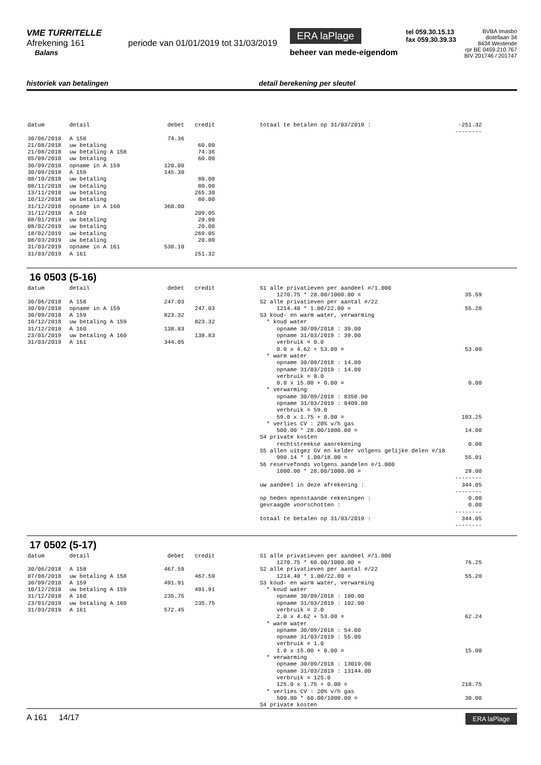VME TURRITELLE
Afrekening 161 periode van 01/01/2019 tot 31/03/2019
Balans
ERA laPlage
beheer van mede-eigendom
tel 059.30.15.13
fax 059.30.39.33
BVBA Imasbo
distellaan 34
8434 Westende
rpr BE 0459.210.767
BIV 201746 / 201747
historiek van betalingen detail berekening per sleutel
| datum | detail | debet | credit |
| --- | --- | --- | --- |
| 30/06/2018 | A 158 | 74.36 | |
| 21/08/2018 | uw betaling | | 60.00 |
| 21/08/2018 | uw betaling A 158 | | 74.36 |
| 05/09/2018 | uw betaling | | 60.00 |
| 30/09/2018 | opname in A 159 | 120.00 | |
| 30/09/2018 | A 159 | 145.30 | |
| 08/10/2018 | uw betaling | | 80.00 |
| 08/11/2018 | uw betaling | | 80.00 |
| 13/11/2018 | uw betaling | | 265.30 |
| 10/12/2018 | uw betaling | | 80.00 |
| 31/12/2018 | opname in A 160 | 360.00 | |
| 31/12/2018 | A 160 | | 209.05 |
| 08/01/2019 | uw betaling | | 20.00 |
| 08/02/2019 | uw betaling | | 20.00 |
| 18/02/2019 | uw betaling | | 269.05 |
| 08/03/2019 | uw betaling | | 20.00 |
| 31/03/2019 | opname in A 161 | 538.10 | |
| 31/03/2019 | A 161 | | 251.32 |
| totaal te betalen op 31/03/2019 : | -251.32 |
| | -------- |
16 0503 (5-16)
| datum | detail | debet | credit |
| --- | --- | --- | --- |
| 30/06/2018 | A 158 | 247.03 | |
| 30/09/2018 | opname in A 159 | | 247.03 |
| 30/09/2018 | A 159 | 823.32 | |
| 10/12/2018 | uw betaling A 159 | | 823.32 |
| 31/12/2018 | A 160 | 138.83 | |
| 23/01/2019 | uw betaling A 160 | | 138.83 |
| 31/03/2019 | A 161 | 344.05 | |
| S1 alle privatieven per aandeel #/1.000 | |
| 1270.75 * 28.00/1000.00 = | 35.59 |
| S2 alle privatieven per aantal #/22 | |
| 1214.40 * 1.00/22.00 = | 55.20 |
| S3 koud- en warm water, verwarming | |
| * koud water | |
| opname 30/09/2018 : 39.00 | |
| opname 31/03/2019 : 39.00 | |
| verbruik = 0.0 | |
| 0.0 x 4.62 + 53.00 = | 53.00 |
| * warm water | |
| opname 30/09/2018 : 14.00 | |
| opname 31/03/2019 : 14.00 | |
| verbruik = 0.0 | |
| 0.0 x 15.00 + 0.00 = | 0.00 |
| * verwarming | |
| opname 30/09/2018 : 8350.00 | |
| opname 31/03/2019 : 8409.00 | |
| verbruik = 59.0 | |
| 59.0 x 1.75 + 0.00 = | 103.25 |
| * verlies CV : 20% v/h gas | |
| 500.00 * 28.00/1000.00 = | 14.00 |
| S4 private kosten | |
| rechtstreekse aanrekening | 0.00 |
| S5 allen uitgez GV en kelder volgens gelijke delen #/18 | |
| 990.14 * 1.00/18.00 = | 55.01 |
| S6 reservefonds volgens aandelen #/1.000 | |
| 1000.00 * 28.00/1000.00 = | 28.00 |
| | -------- |
| uw aandeel in deze afrekening : | 344.05 |
| | -------- |
| op heden openstaande rekeningen : | 0.00 |
| gevraagde voorschotten : | 0.00 |
| | -------- |
| totaal te betalen op 31/03/2019 : | 344.05 |
| | -------- |
17 0502 (5-17)
| datum | detail | debet | credit |
| --- | --- | --- | --- |
| 30/06/2018 | A 158 | 467.59 | |
| 07/08/2018 | uw betaling A 158 | | 467.59 |
| 30/09/2018 | A 159 | 491.91 | |
| 10/12/2018 | uw betaling A 159 | | 491.91 |
| 31/12/2018 | A 160 | 235.75 | |
| 23/01/2019 | uw betaling A 160 | | 235.75 |
| 31/03/2019 | A 161 | 572.45 | |
| S1 alle privatieven per aandeel #/1.000 | |
| 1270.75 * 60.00/1000.00 = | 76.25 |
| S2 alle privatieven per aantal #/22 | |
| 1214.40 * 1.00/22.00 = | 55.20 |
| S3 koud- en warm water, verwarming | |
| * koud water | |
| opname 30/09/2018 : 100.00 | |
| opname 31/03/2019 : 102.00 | |
| verbruik = 2.0 | |
| 2.0 x 4.62 + 53.00 = | 62.24 |
| * warm water | |
| opname 30/09/2018 : 54.00 | |
| opname 31/03/2019 : 55.00 | |
| verbruik = 1.0 | |
| 1.0 x 15.00 + 0.00 = | 15.00 |
| * verwarming | |
| opname 30/09/2018 : 13019.00 | |
| opname 31/03/2019 : 13144.00 | |
| verbruik = 125.0 | |
| 125.0 x 1.75 + 0.00 = | 218.75 |
| * verlies CV : 20% v/h gas | |
| 500.00 * 60.00/1000.00 = | 30.00 |
| S4 private kosten | |
A 161 14/17
ERA laPlage